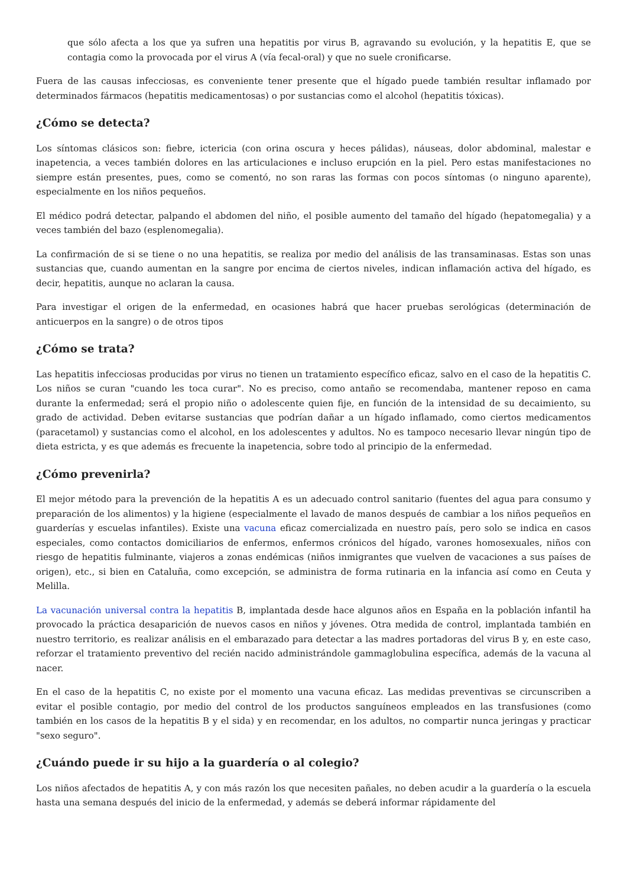que sólo afecta a los que ya sufren una hepatitis por virus B, agravando su evolución, y la hepatitis E, que se contagia como la provocada por el virus A (vía fecal-oral) y que no suele cronificarse.
Fuera de las causas infecciosas, es conveniente tener presente que el hígado puede también resultar inflamado por determinados fármacos (hepatitis medicamentosas) o por sustancias como el alcohol (hepatitis tóxicas).
¿Cómo se detecta?
Los síntomas clásicos son: fiebre, ictericia (con orina oscura y heces pálidas), náuseas, dolor abdominal, malestar e inapetencia, a veces también dolores en las articulaciones e incluso erupción en la piel. Pero estas manifestaciones no siempre están presentes, pues, como se comentó, no son raras las formas con pocos síntomas (o ninguno aparente), especialmente en los niños pequeños.
El médico podrá detectar, palpando el abdomen del niño, el posible aumento del tamaño del hígado (hepatomegalia) y a veces también del bazo (esplenomegalia).
La confirmación de si se tiene o no una hepatitis, se realiza por medio del análisis de las transaminasas. Estas son unas sustancias que, cuando aumentan en la sangre por encima de ciertos niveles, indican inflamación activa del hígado, es decir, hepatitis, aunque no aclaran la causa.
Para investigar el origen de la enfermedad, en ocasiones habrá que hacer pruebas serológicas (determinación de anticuerpos en la sangre) o de otros tipos
¿Cómo se trata?
Las hepatitis infecciosas producidas por virus no tienen un tratamiento específico eficaz, salvo en el caso de la hepatitis C. Los niños se curan "cuando les toca curar". No es preciso, como antaño se recomendaba, mantener reposo en cama durante la enfermedad; será el propio niño o adolescente quien fije, en función de la intensidad de su decaimiento, su grado de actividad. Deben evitarse sustancias que podrían dañar a un hígado inflamado, como ciertos medicamentos (paracetamol) y sustancias como el alcohol, en los adolescentes y adultos. No es tampoco necesario llevar ningún tipo de dieta estricta, y es que además es frecuente la inapetencia, sobre todo al principio de la enfermedad.
¿Cómo prevenirla?
El mejor método para la prevención de la hepatitis A es un adecuado control sanitario (fuentes del agua para consumo y preparación de los alimentos) y la higiene (especialmente el lavado de manos después de cambiar a los niños pequeños en guarderías y escuelas infantiles). Existe una vacuna eficaz comercializada en nuestro país, pero solo se indica en casos especiales, como contactos domiciliarios de enfermos, enfermos crónicos del hígado, varones homosexuales, niños con riesgo de hepatitis fulminante, viajeros a zonas endémicas (niños inmigrantes que vuelven de vacaciones a sus países de origen), etc., si bien en Cataluña, como excepción, se administra de forma rutinaria en la infancia así como en Ceuta y Melilla.
La vacunación universal contra la hepatitis B, implantada desde hace algunos años en España en la población infantil ha provocado la práctica desaparición de nuevos casos en niños y jóvenes. Otra medida de control, implantada también en nuestro territorio, es realizar análisis en el embarazado para detectar a las madres portadoras del virus B y, en este caso, reforzar el tratamiento preventivo del recién nacido administrándole gammaglobulina específica, además de la vacuna al nacer.
En el caso de la hepatitis C, no existe por el momento una vacuna eficaz. Las medidas preventivas se circunscriben a evitar el posible contagio, por medio del control de los productos sanguíneos empleados en las transfusiones (como también en los casos de la hepatitis B y el sida) y en recomendar, en los adultos, no compartir nunca jeringas y practicar "sexo seguro".
¿Cuándo puede ir su hijo a la guardería o al colegio?
Los niños afectados de hepatitis A, y con más razón los que necesiten pañales, no deben acudir a la guardería o la escuela hasta una semana después del inicio de la enfermedad, y además se deberá informar rápidamente del